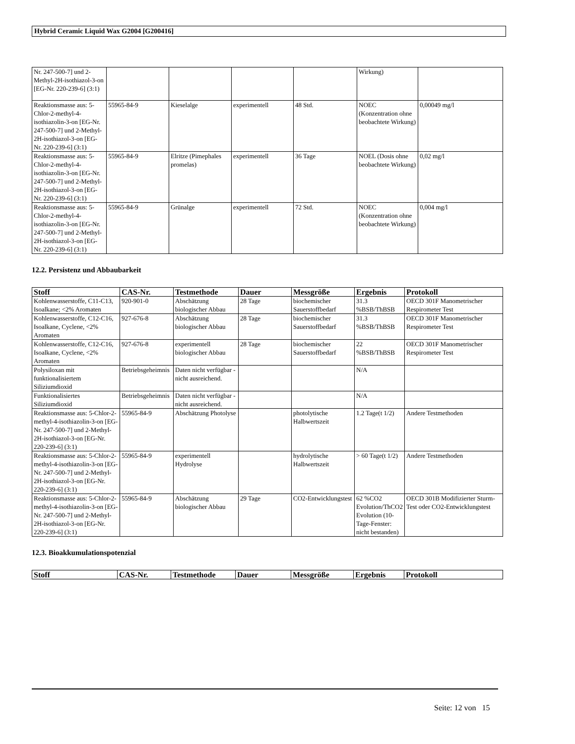Hybrid Ceramic Liquid Wax G2004 [G200416]
| Nr. 247-500-7] und 2-Methyl-2H-isothiazol-3-on [EG-Nr. 220-239-6] (3:1) | | | | | Wirkung) | |
| Reaktionsmasse aus: 5-Chlor-2-methyl-4-isothiazolin-3-on [EG-Nr. 247-500-7] und 2-Methyl-2H-isothiazol-3-on [EG-Nr. 220-239-6] (3:1) | 55965-84-9 | Kieselalge | experimentell | 48 Std. | NOEC (Konzentration ohne beobachtete Wirkung) | 0,00049 mg/l |
| Reaktionsmasse aus: 5-Chlor-2-methyl-4-isothiazolin-3-on [EG-Nr. 247-500-7] und 2-Methyl-2H-isothiazol-3-on [EG-Nr. 220-239-6] (3:1) | 55965-84-9 | Elritze (Pimephales promelas) | experimentell | 36 Tage | NOEL (Dosis ohne beobachtete Wirkung) | 0,02 mg/l |
| Reaktionsmasse aus: 5-Chlor-2-methyl-4-isothiazolin-3-on [EG-Nr. 247-500-7] und 2-Methyl-2H-isothiazol-3-on [EG-Nr. 220-239-6] (3:1) | 55965-84-9 | Grünalge | experimentell | 72 Std. | NOEC (Konzentration ohne beobachtete Wirkung) | 0,004 mg/l |
12.2. Persistenz und Abbaubarkeit
| Stoff | CAS-Nr. | Testmethode | Dauer | Messgröße | Ergebnis | Protokoll |
| --- | --- | --- | --- | --- | --- | --- |
| Kohlenwasserstoffe, C11-C13, Isoalkane; <2% Aromaten | 920-901-0 | Abschätzung biologischer Abbau | 28 Tage | biochemischer Sauerstoffbedarf | 31.3 %BSB/ThBSB | OECD 301F Manometrischer Respirometer Test |
| Kohlenwasserstoffe, C12-C16, Isoalkane, Cyclene, <2% Aromaten | 927-676-8 | Abschätzung biologischer Abbau | 28 Tage | biochemischer Sauerstoffbedarf | 31.3 %BSB/ThBSB | OECD 301F Manometrischer Respirometer Test |
| Kohlenwasserstoffe, C12-C16, Isoalkane, Cyclene, <2% Aromaten | 927-676-8 | experimentell biologischer Abbau | 28 Tage | biochemischer Sauerstoffbedarf | 22 %BSB/ThBSB | OECD 301F Manometrischer Respirometer Test |
| Polysiloxan mit funktionalisiertem Siliziumdioxid | Betriebsgeheimnis | Daten nicht verfügbar - nicht ausreichend. | | | N/A | |
| Funktionalisiertes Siliziumdioxid | Betriebsgeheimnis | Daten nicht verfügbar - nicht ausreichend. | | | N/A | |
| Reaktionsmasse aus: 5-Chlor-2-methyl-4-isothiazolin-3-on [EG-Nr. 247-500-7] und 2-Methyl-2H-isothiazol-3-on [EG-Nr. 220-239-6] (3:1) | 55965-84-9 | Abschätzung Photolyse | | photolytische Halbwertszeit | 1.2 Tage(t 1/2) | Andere Testmethoden |
| Reaktionsmasse aus: 5-Chlor-2-methyl-4-isothiazolin-3-on [EG-Nr. 247-500-7] und 2-Methyl-2H-isothiazol-3-on [EG-Nr. 220-239-6] (3:1) | 55965-84-9 | experimentell Hydrolyse | | hydrolytische Halbwertszeit | > 60 Tage(t 1/2) | Andere Testmethoden |
| Reaktionsmasse aus: 5-Chlor-2-methyl-4-isothiazolin-3-on [EG-Nr. 247-500-7] und 2-Methyl-2H-isothiazol-3-on [EG-Nr. 220-239-6] (3:1) | 55965-84-9 | Abschätzung biologischer Abbau | 29 Tage | CO2-Entwicklungstest | 62 %CO2 Evolution/ThCO2 Evolution (10-Tage-Fenster: nicht bestanden) | OECD 301B Modifizierter Sturm-Test oder CO2-Entwicklungstest |
12.3. Bioakkumulationspotenzial
| Stoff | CAS-Nr. | Testmethode | Dauer | Messgröße | Ergebnis | Protokoll |
| --- | --- | --- | --- | --- | --- | --- |
Seite: 12 von 15